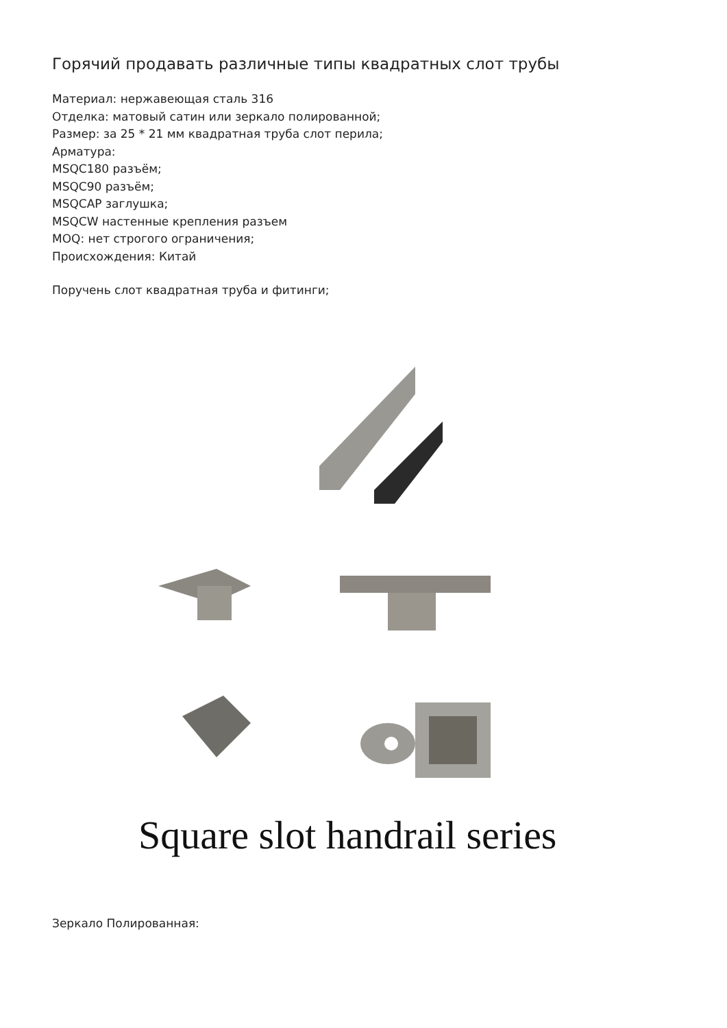Горячий продавать различные типы квадратных слот трубы
Материал: нержавеющая сталь 316
Отделка: матовый сатин или зеркало полированной;
Размер: за 25 * 21 мм квадратная труба слот перила;
Арматура:
MSQC180 разъём;
MSQC90 разъём;
MSQCAP заглушка;
MSQCW настенные крепления разъем
MOQ: нет строгого ограничения;
Происхождения: Китай
Поручень слот квадратная труба и фитинги;
Square slot handrail series
Зеркало Полированная: